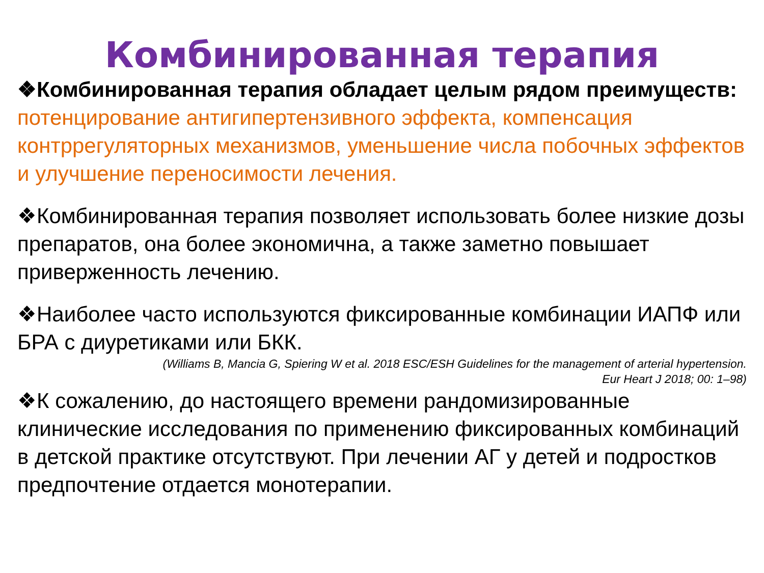Комбинированная терапия
❖Комбинированная терапия обладает целым рядом преимуществ: потенцирование антигипертензивного эффекта, компенсация контррегуляторных механизмов, уменьшение числа побочных эффектов и улучшение переносимости лечения.
❖Комбинированная терапия позволяет использовать более низкие дозы препаратов, она более экономична, а также заметно повышает приверженность лечению.
❖Наиболее часто используются фиксированные комбинации ИАПФ или БРА с диуретиками или БКК.
(Williams B, Mancia G, Spiering W et al. 2018 ESC/ESH Guidelines for the management of arterial hypertension.
Eur Heart J 2018; 00: 1–98)
❖К сожалению, до настоящего времени рандомизированные клинические исследования по применению фиксированных комбинаций в детской практике отсутствуют. При лечении АГ у детей и подростков предпочтение отдается монотерапии.